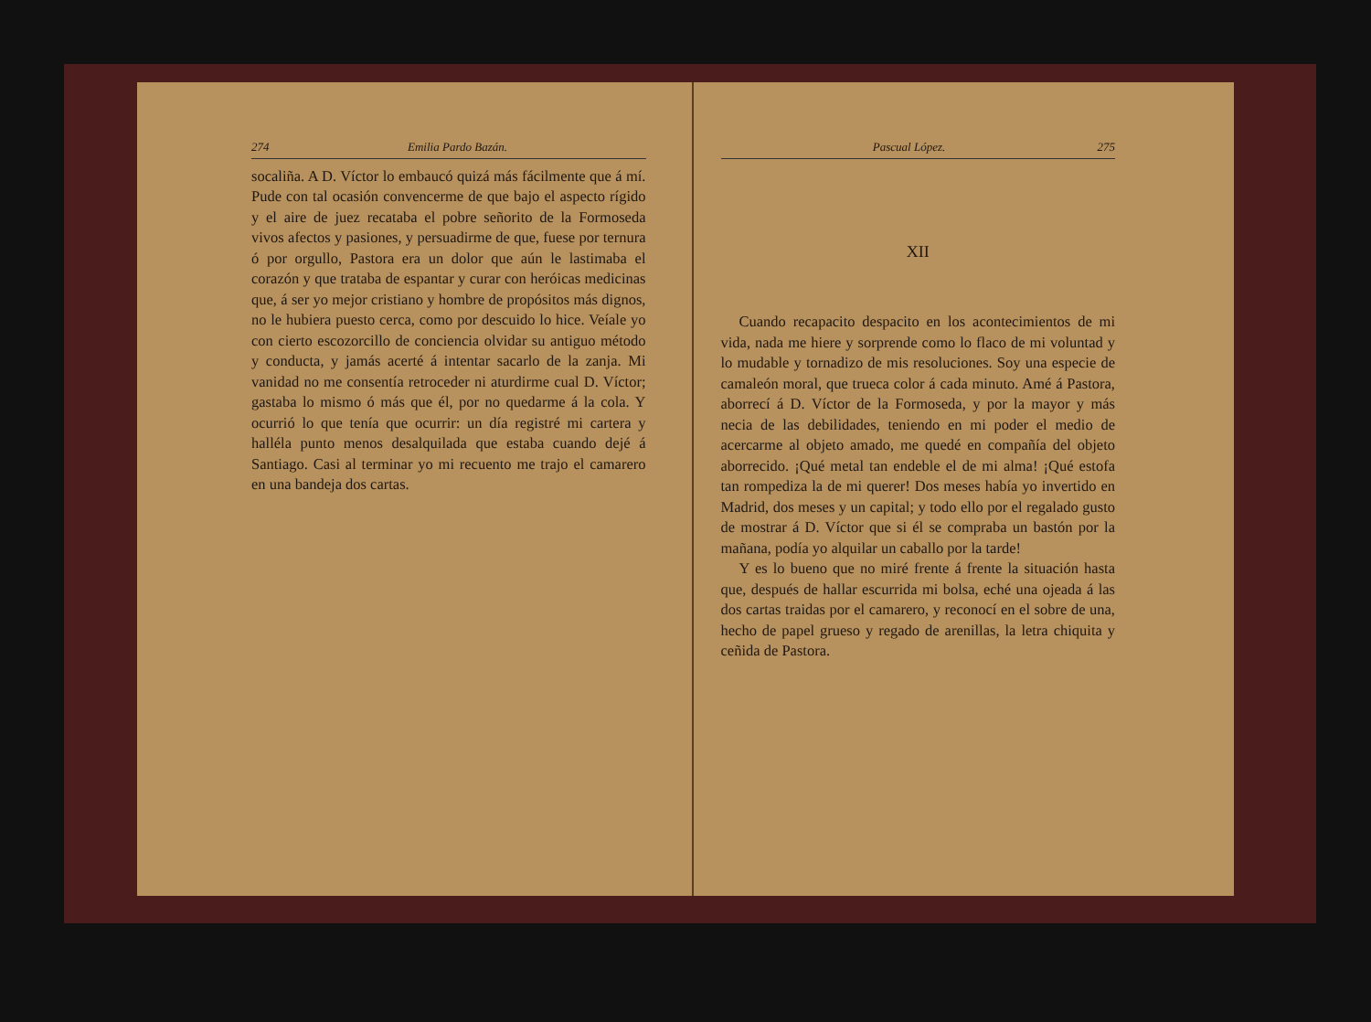274 Emilia Pardo Bazán.
socaliña. A D. Víctor lo embaucó quizá más fácilmente que á mí. Pude con tal ocasión convencerme de que bajo el aspecto rígido y el aire de juez recataba el pobre señorito de la Formoseda vivos afectos y pasiones, y persuadirme de que, fuese por ternura ó por orgullo, Pastora era un dolor que aún le lastimaba el corazón y que trataba de espantar y curar con heróicas medicinas que, á ser yo mejor cristiano y hombre de propósitos más dignos, no le hubiera puesto cerca, como por descuido lo hice. Veíale yo con cierto escozorcillo de conciencia olvidar su antiguo método y conducta, y jamás acerté á intentar sacarlo de la zanja. Mi vanidad no me consentía retroceder ni aturdirme cual D. Víctor; gastaba lo mismo ó más que él, por no quedarme á la cola. Y ocurrió lo que tenía que ocurrir: un día registré mi cartera y halléla punto menos desalquilada que estaba cuando dejé á Santiago. Casi al terminar yo mi recuento me trajo el camarero en una bandeja dos cartas.
Pascual López. 275
XII
Cuando recapacito despacito en los acontecimientos de mi vida, nada me hiere y sorprende como lo flaco de mi voluntad y lo mudable y tornadizo de mis resoluciones. Soy una especie de camaleón moral, que trueca color á cada minuto. Amé á Pastora, aborrecí á D. Víctor de la Formoseda, y por la mayor y más necia de las debilidades, teniendo en mi poder el medio de acercarme al objeto amado, me quedé en compañía del objeto aborrecido. ¡Qué metal tan endeble el de mi alma! ¡Qué estofa tan rompediza la de mi querer! Dos meses había yo invertido en Madrid, dos meses y un capital; y todo ello por el regalado gusto de mostrar á D. Víctor que si él se compraba un bastón por la mañana, podía yo alquilar un caballo por la tarde!
Y es lo bueno que no miré frente á frente la situación hasta que, después de hallar escurrida mi bolsa, eché una ojeada á las dos cartas traidas por el camarero, y reconocí en el sobre de una, hecho de papel grueso y regado de arenillas, la letra chiquita y ceñida de Pastora.